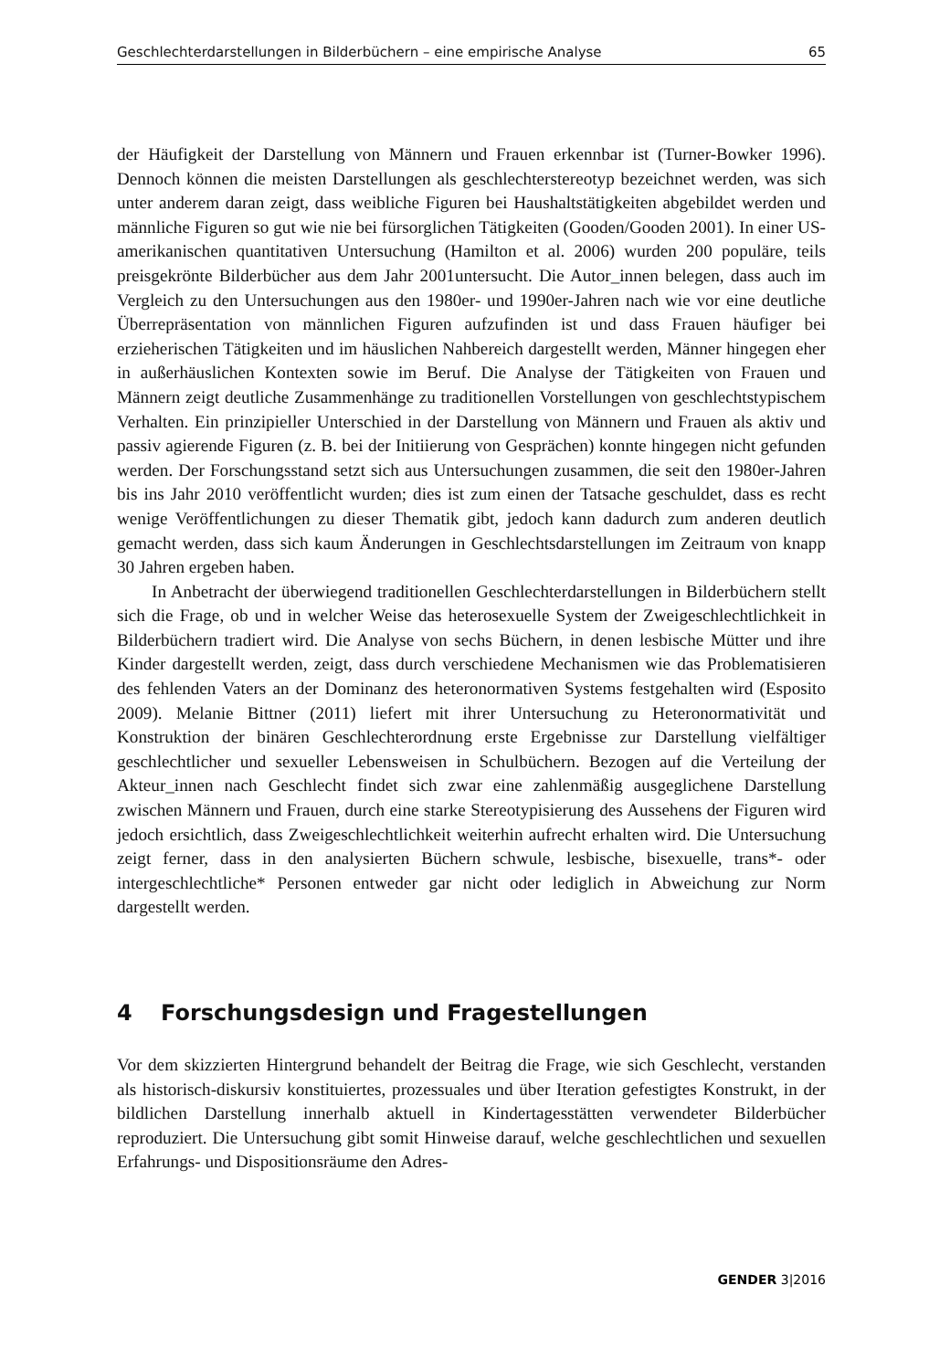Geschlechterdarstellungen in Bilderbüchern – eine empirische Analyse 65
der Häufigkeit der Darstellung von Männern und Frauen erkennbar ist (Turner-Bowker 1996). Dennoch können die meisten Darstellungen als geschlechterstereotyp bezeichnet werden, was sich unter anderem daran zeigt, dass weibliche Figuren bei Haushaltstätigkeiten abgebildet werden und männliche Figuren so gut wie nie bei fürsorglichen Tätigkeiten (Gooden/Gooden 2001). In einer US-amerikanischen quantitativen Untersuchung (Hamilton et al. 2006) wurden 200 populäre, teils preisgekrönte Bilderbücher aus dem Jahr 2001untersucht. Die Autor_innen belegen, dass auch im Vergleich zu den Untersuchungen aus den 1980er- und 1990er-Jahren nach wie vor eine deutliche Überrepräsentation von männlichen Figuren aufzufinden ist und dass Frauen häufiger bei erzieherischen Tätigkeiten und im häuslichen Nahbereich dargestellt werden, Männer hingegen eher in außerhäuslichen Kontexten sowie im Beruf. Die Analyse der Tätigkeiten von Frauen und Männern zeigt deutliche Zusammenhänge zu traditionellen Vorstellungen von geschlechtstypischem Verhalten. Ein prinzipieller Unterschied in der Darstellung von Männern und Frauen als aktiv und passiv agierende Figuren (z. B. bei der Initiierung von Gesprächen) konnte hingegen nicht gefunden werden. Der Forschungsstand setzt sich aus Untersuchungen zusammen, die seit den 1980er-Jahren bis ins Jahr 2010 veröffentlicht wurden; dies ist zum einen der Tatsache geschuldet, dass es recht wenige Veröffentlichungen zu dieser Thematik gibt, jedoch kann dadurch zum anderen deutlich gemacht werden, dass sich kaum Änderungen in Geschlechtsdarstellungen im Zeitraum von knapp 30 Jahren ergeben haben.
In Anbetracht der überwiegend traditionellen Geschlechterdarstellungen in Bilderbüchern stellt sich die Frage, ob und in welcher Weise das heterosexuelle System der Zweigeschlechtlichkeit in Bilderbüchern tradiert wird. Die Analyse von sechs Büchern, in denen lesbische Mütter und ihre Kinder dargestellt werden, zeigt, dass durch verschiedene Mechanismen wie das Problematisieren des fehlenden Vaters an der Dominanz des heteronormativen Systems festgehalten wird (Esposito 2009). Melanie Bittner (2011) liefert mit ihrer Untersuchung zu Heteronormativität und Konstruktion der binären Geschlechterordnung erste Ergebnisse zur Darstellung vielfältiger geschlechtlicher und sexueller Lebensweisen in Schulbüchern. Bezogen auf die Verteilung der Akteur_innen nach Geschlecht findet sich zwar eine zahlenmäßig ausgeglichene Darstellung zwischen Männern und Frauen, durch eine starke Stereotypisierung des Aussehens der Figuren wird jedoch ersichtlich, dass Zweigeschlechtlichkeit weiterhin aufrecht erhalten wird. Die Untersuchung zeigt ferner, dass in den analysierten Büchern schwule, lesbische, bisexuelle, trans*- oder intergeschlechtliche* Personen entweder gar nicht oder lediglich in Abweichung zur Norm dargestellt werden.
4 Forschungsdesign und Fragestellungen
Vor dem skizzierten Hintergrund behandelt der Beitrag die Frage, wie sich Geschlecht, verstanden als historisch-diskursiv konstituiertes, prozessuales und über Iteration gefestigtes Konstrukt, in der bildlichen Darstellung innerhalb aktuell in Kindertagesstätten verwendeter Bilderbücher reproduziert. Die Untersuchung gibt somit Hinweise darauf, welche geschlechtlichen und sexuellen Erfahrungs- und Dispositionsräume den Adres-
GENDER 3|2016